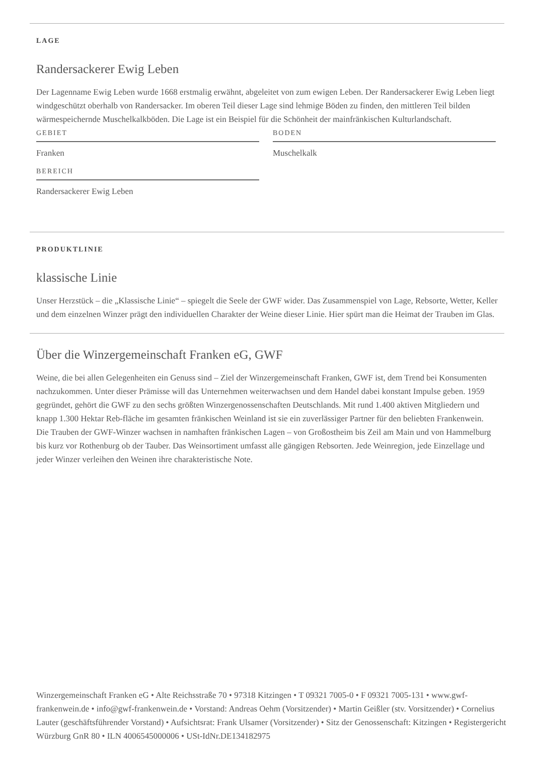LAGE
Randersackerer Ewig Leben
Der Lagenname Ewig Leben wurde 1668 erstmalig erwähnt, abgeleitet von zum ewigen Leben. Der Randersackerer Ewig Leben liegt windgeschützt oberhalb von Randersacker. Im oberen Teil dieser Lage sind lehmige Böden zu finden, den mittleren Teil bilden wärmespeichernde Muschelkalkböden. Die Lage ist ein Beispiel für die Schönheit der mainfränkischen Kulturlandschaft.
GEBIET
Franken
BEREICH
Randersackerer Ewig Leben
BODEN
Muschelkalk
PRODUKTLINIE
klassische Linie
Unser Herzstück – die „Klassische Linie“ – spiegelt die Seele der GWF wider. Das Zusammenspiel von Lage, Rebsorte, Wetter, Keller und dem einzelnen Winzer prägt den individuellen Charakter der Weine dieser Linie. Hier spürt man die Heimat der Trauben im Glas.
Über die Winzergemeinschaft Franken eG, GWF
Weine, die bei allen Gelegenheiten ein Genuss sind – Ziel der Winzergemeinschaft Franken, GWF ist, dem Trend bei Konsumenten nachzukommen. Unter dieser Prämisse will das Unternehmen weiterwachsen und dem Handel dabei konstant Impulse geben. 1959 gegründet, gehört die GWF zu den sechs größten Winzergenossenschaften Deutschlands. Mit rund 1.400 aktiven Mitgliedern und knapp 1.300 Hektar Reb-fläche im gesamten fränkischen Weinland ist sie ein zuverlässiger Partner für den beliebten Frankenwein. Die Trauben der GWF-Winzer wachsen in namhaften fränkischen Lagen – von Großostheim bis Zeil am Main und von Hammelburg bis kurz vor Rothenburg ob der Tauber. Das Weinsortiment umfasst alle gängigen Rebsorten. Jede Weinregion, jede Einzellage und jeder Winzer verleihen den Weinen ihre charakteristische Note.
Winzergemeinschaft Franken eG • Alte Reichsstraße 70 • 97318 Kitzingen • T 09321 7005-0 • F 09321 7005-131 • www.gwf-frankenwein.de • info@gwf-frankenwein.de • Vorstand: Andreas Oehm (Vorsitzender) • Martin Geißler (stv. Vorsitzender) • Cornelius Lauter (geschäftsführender Vorstand) • Aufsichtsrat: Frank Ulsamer (Vorsitzender) • Sitz der Genossenschaft: Kitzingen • Registergericht Würzburg GnR 80 • ILN 4006545000006 • USt-IdNr.DE134182975